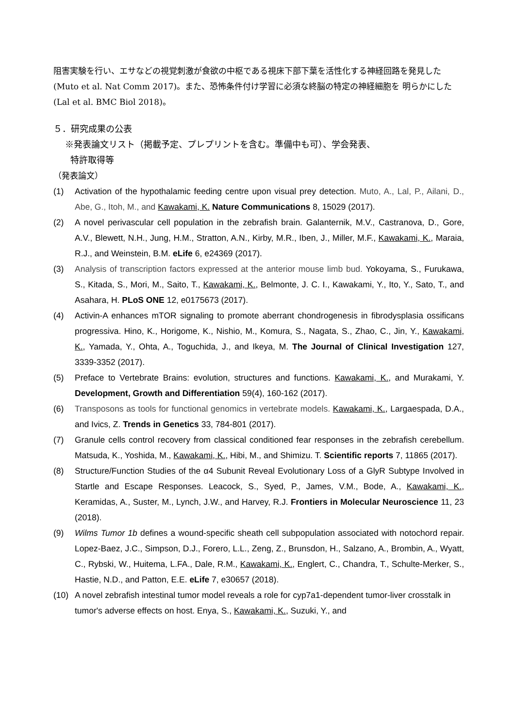阻害実験を行い、エサなどの視覚刺激が食欲の中枢である視床下部下葉を活性化する神経回路を発見した(Muto et al. Nat Comm 2017)。また、恐怖条件付け学習に必須な終脳の特定の神経細胞を 明らかにした(Lal et al. BMC Biol 2018)。
５．研究成果の公表
※発表論文リスト（掲載予定、プレプリントを含む。準備中も可）、学会発表、
特許取得等
（発表論文）
(1) Activation of the hypothalamic feeding centre upon visual prey detection. Muto, A., Lal, P., Ailani, D., Abe, G., Itoh, M., and Kawakami, K. Nature Communications 8, 15029 (2017).
(2) A novel perivascular cell population in the zebrafish brain. Galanternik, M.V., Castranova, D., Gore, A.V., Blewett, N.H., Jung, H.M., Stratton, A.N., Kirby, M.R., Iben, J., Miller, M.F., Kawakami, K., Maraia, R.J., and Weinstein, B.M. eLife 6, e24369 (2017).
(3) Analysis of transcription factors expressed at the anterior mouse limb bud. Yokoyama, S., Furukawa, S., Kitada, S., Mori, M., Saito, T., Kawakami, K., Belmonte, J. C. I., Kawakami, Y., Ito, Y., Sato, T., and Asahara, H. PLoS ONE 12, e0175673 (2017).
(4) Activin-A enhances mTOR signaling to promote aberrant chondrogenesis in fibrodysplasia ossificans progressiva. Hino, K., Horigome, K., Nishio, M., Komura, S., Nagata, S., Zhao, C., Jin, Y., Kawakami, K., Yamada, Y., Ohta, A., Toguchida, J., and Ikeya, M. The Journal of Clinical Investigation 127, 3339-3352 (2017).
(5) Preface to Vertebrate Brains: evolution, structures and functions. Kawakami, K., and Murakami, Y. Development, Growth and Differentiation 59(4), 160-162 (2017).
(6) Transposons as tools for functional genomics in vertebrate models. Kawakami, K., Largaespada, D.A., and Ivics, Z. Trends in Genetics 33, 784-801 (2017).
(7) Granule cells control recovery from classical conditioned fear responses in the zebrafish cerebellum. Matsuda, K., Yoshida, M., Kawakami, K., Hibi, M., and Shimizu. T. Scientific reports 7, 11865 (2017).
(8) Structure/Function Studies of the α4 Subunit Reveal Evolutionary Loss of a GlyR Subtype Involved in Startle and Escape Responses. Leacock, S., Syed, P., James, V.M., Bode, A., Kawakami, K., Keramidas, A., Suster, M., Lynch, J.W., and Harvey, R.J. Frontiers in Molecular Neuroscience 11, 23 (2018).
(9) Wilms Tumor 1b defines a wound-specific sheath cell subpopulation associated with notochord repair. Lopez-Baez, J.C., Simpson, D.J., Forero, L.L., Zeng, Z., Brunsdon, H., Salzano, A., Brombin, A., Wyatt, C., Rybski, W., Huitema, L.FA., Dale, R.M., Kawakami, K., Englert, C., Chandra, T., Schulte-Merker, S., Hastie, N.D., and Patton, E.E. eLife 7, e30657 (2018).
(10) A novel zebrafish intestinal tumor model reveals a role for cyp7a1-dependent tumor-liver crosstalk in tumor's adverse effects on host. Enya, S., Kawakami, K., Suzuki, Y., and